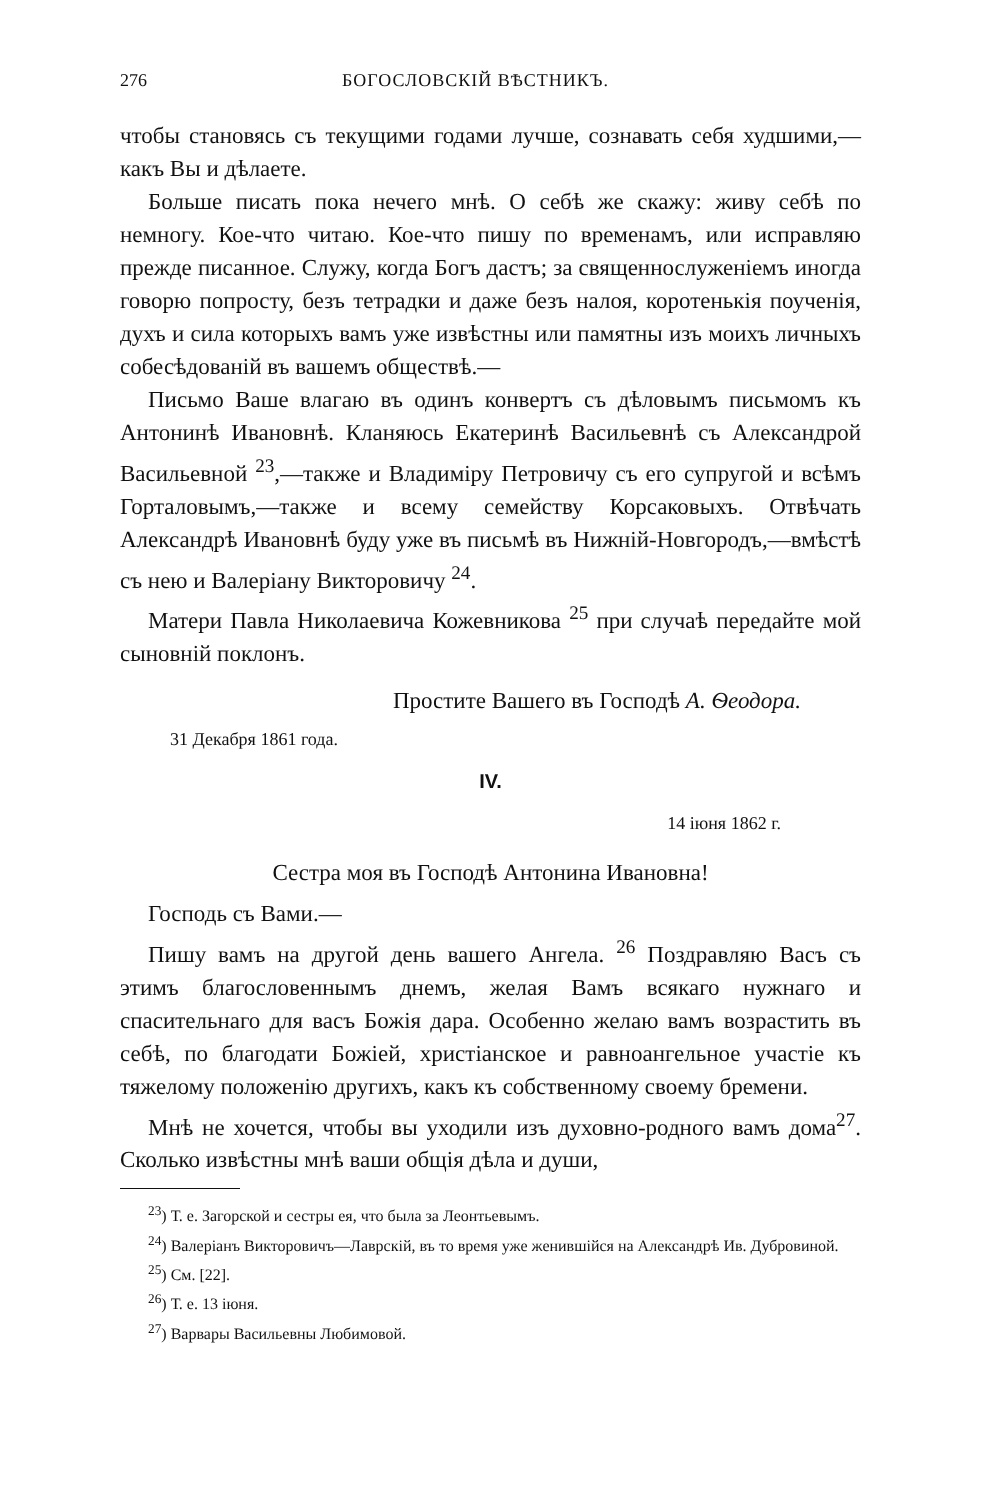276 БОГОСЛОВСКІЙ ВѢСТНИКЪ.
чтобы становясь съ текущими годами лучше, сознавать себя худшими,—какъ Вы и дѣлаете.
Больше писать пока нечего мнѣ. О себѣ же скажу: живу себѣ по немногу. Кое-что читаю. Кое-что пишу по временамъ, или исправляю прежде писанное. Служу, когда Богъ дастъ; за священнослуженіемъ иногда говорю попросту, безъ тетрадки и даже безъ налоя, коротенькія поученія, духъ и сила которыхъ вамъ уже извѣстны или памятны изъ моихъ личныхъ собесѣдованій въ вашемъ обществѣ.—
Письмо Ваше влагаю въ одинъ конвертъ съ дѣловымъ письмомъ къ Антонинѣ Ивановнѣ. Кланяюсь Екатеринѣ Васильевнѣ съ Александрой Васильевной <sup>23</sup>,—также и Владиміру Петровичу съ его супругой и всѣмъ Горталовымъ,—также и всему семейству Корсаковыхъ. Отвѣчать Александрѣ Ивановнѣ буду уже въ письмѣ въ Нижній-Новгородъ,—вмѣстѣ съ нею и Валеріану Викторовичу <sup>24</sup>.
Матери Павла Николаевича Кожевникова <sup>25</sup> при случаѣ передайте мой сыновній поклонъ.
Простите Вашего въ Господѣ А. Ѳеодора.
31 Декабря 1861 года.
IV.
14 іюня 1862 г.
Сестра моя въ Господѣ Антонина Ивановна!
Господь съ Вами.—
Пишу вамъ на другой день вашего Ангела. <sup>26</sup> Поздравляю Васъ съ этимъ благословеннымъ днемъ, желая Вамъ всякаго нужнаго и спасительнаго для васъ Божія дара. Особенно желаю вамъ возрастить въ себѣ, по благодати Божіей, христіанское и равноангельное участіе къ тяжелому положенію другихъ, какъ къ собственному своему бремени.
Мнѣ не хочется, чтобы вы уходили изъ духовно-родного вамъ дома<sup>27</sup>. Сколько извѣстны мнѣ ваши общія дѣла и души,
<sup>23</sup>) Т. е. Загорской и сестры ея, что была за Леонтьевымъ.
<sup>24</sup>) Валеріанъ Викторовичъ—Лаврскій, въ то время уже женившійся на Александрѣ Ив. Дубровиной.
<sup>25</sup>) См. [22].
<sup>26</sup>) Т. е. 13 іюня.
<sup>27</sup>) Варвары Васильевны Любимовой.